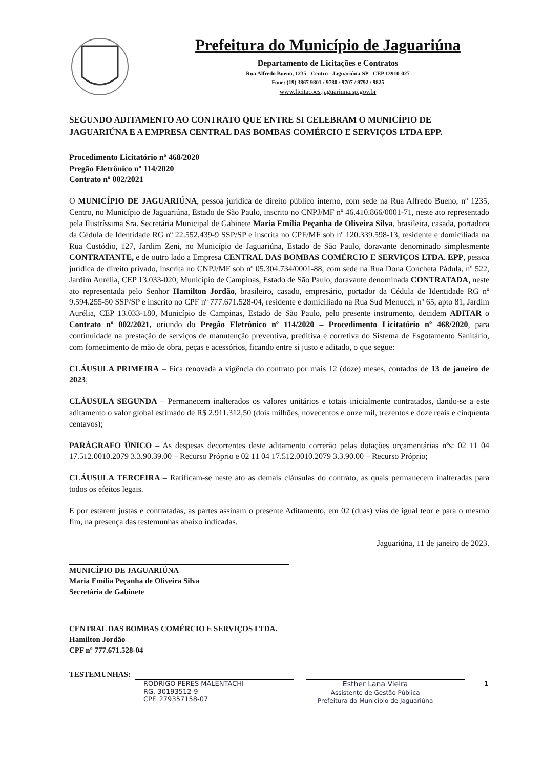Prefeitura do Município de Jaguariúna
Departamento de Licitações e Contratos
Rua Alfredo Bueno, 1235 - Centro - Jaguariúna-SP - CEP 13910-027
Fone: (19) 3867 9801 / 9780 / 9707 / 9792 / 9825
www.licitacoes.jaguariuna.sp.gov.br
SEGUNDO ADITAMENTO AO CONTRATO QUE ENTRE SI CELEBRAM O MUNICÍPIO DE JAGUARIÚNA E A EMPRESA CENTRAL DAS BOMBAS COMÉRCIO E SERVIÇOS LTDA EPP.
Procedimento Licitatório nº 468/2020
Pregão Eletrônico nº 114/2020
Contrato nº 002/2021
O MUNICÍPIO DE JAGUARIÚNA, pessoa jurídica de direito público interno, com sede na Rua Alfredo Bueno, nº 1235, Centro, no Município de Jaguariúna, Estado de São Paulo, inscrito no CNPJ/MF nº 46.410.866/0001-71, neste ato representado pela Ilustríssima Sra. Secretária Municipal de Gabinete Maria Emília Peçanha de Oliveira Silva, brasileira, casada, portadora da Cédula de Identidade RG nº 22.552.439-9 SSP/SP e inscrita no CPF/MF sob nº 120.339.598-13, residente e domiciliada na Rua Custódio, 127, Jardim Zeni, no Município de Jaguariúna, Estado de São Paulo, doravante denominado simplesmente CONTRATANTE, e de outro lado a Empresa CENTRAL DAS BOMBAS COMÉRCIO E SERVIÇOS LTDA. EPP, pessoa jurídica de direito privado, inscrita no CNPJ/MF sob nº 05.304.734/0001-88, com sede na Rua Dona Concheta Pádula, nº 522, Jardim Aurélia, CEP 13.033-020, Município de Campinas, Estado de São Paulo, doravante denominada CONTRATADA, neste ato representada pelo Senhor Hamilton Jordão, brasileiro, casado, empresário, portador da Cédula de Identidade RG nº 9.594.255-50 SSP/SP e inscrito no CPF nº 777.671.528-04, residente e domiciliado na Rua Sud Menucci, nº 65, apto 81, Jardim Aurélia, CEP 13.033-180, Município de Campinas, Estado de São Paulo, pelo presente instrumento, decidem ADITAR o Contrato nº 002/2021, oriundo do Pregão Eletrônico nº 114/2020 – Procedimento Licitatório nº 468/2020, para continuidade na prestação de serviços de manutenção preventiva, preditiva e corretiva do Sistema de Esgotamento Sanitário, com fornecimento de mão de obra, peças e acessórios, ficando entre si justo e aditado, o que segue:
CLÁUSULA PRIMEIRA – Fica renovada a vigência do contrato por mais 12 (doze) meses, contados de 13 de janeiro de 2023;
CLÁUSULA SEGUNDA – Permanecem inalterados os valores unitários e totais inicialmente contratados, dando-se a este aditamento o valor global estimado de R$ 2.911.312,50 (dois milhões, novecentos e onze mil, trezentos e doze reais e cinquenta centavos);
PARÁGRAFO ÚNICO – As despesas decorrentes deste aditamento correrão pelas dotações orçamentárias nºs: 02 11 04 17.512.0010.2079 3.3.90.39.00 – Recurso Próprio e 02 11 04 17.512.0010.2079 3.3.90.00 – Recurso Próprio;
CLÁUSULA TERCEIRA – Ratificam-se neste ato as demais cláusulas do contrato, as quais permanecem inalteradas para todos os efeitos legais.
E por estarem justas e contratadas, as partes assinam o presente Aditamento, em 02 (duas) vias de igual teor e para o mesmo fim, na presença das testemunhas abaixo indicadas.
Jaguariúna, 11 de janeiro de 2023.
MUNICÍPIO DE JAGUARIÚNA
Maria Emília Peçanha de Oliveira Silva
Secretária de Gabinete
CENTRAL DAS BOMBAS COMÉRCIO E SERVIÇOS LTDA.
Hamilton Jordão
CPF nº 777.671.528-04
TESTEMUNHAS:
RODRIGO PERES MALENTACHI
RG. 30193512-9
CPF. 279357158-07
Esther Lana Vieira
Assistente de Gestão Pública
Prefeitura do Município de Jaguariúna
1